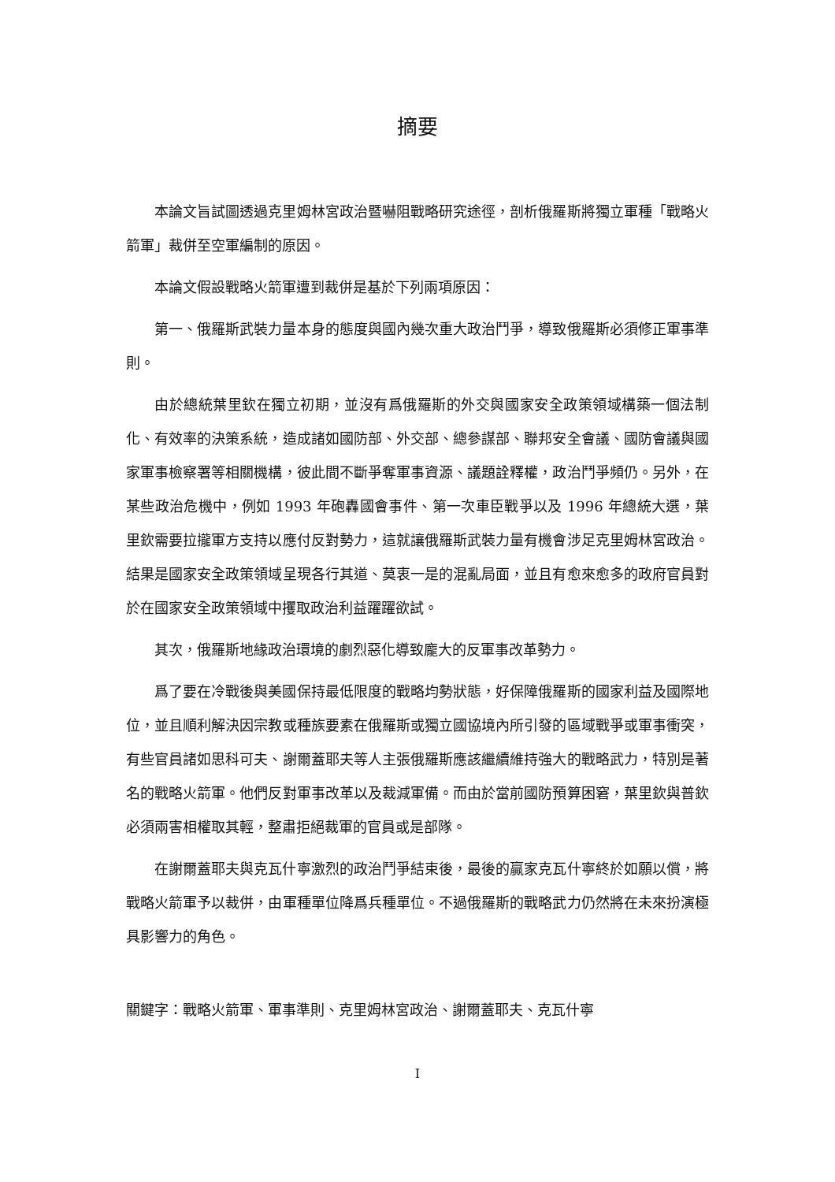摘要
本論文旨試圖透過克里姆林宮政治暨嚇阻戰略研究途徑，剖析俄羅斯將獨立軍種「戰略火箭軍」裁併至空軍編制的原因。
本論文假設戰略火箭軍遭到裁併是基於下列兩項原因：
第一、俄羅斯武裝力量本身的態度與國內幾次重大政治鬥爭，導致俄羅斯必須修正軍事準則。
由於總統葉里欽在獨立初期，並沒有爲俄羅斯的外交與國家安全政策領域構築一個法制化、有效率的決策系統，造成諸如國防部、外交部、總參謀部、聯邦安全會議、國防會議與國家軍事檢察署等相關機構，彼此間不斷爭奪軍事資源、議題詮釋權，政治鬥爭頻仍。另外，在某些政治危機中，例如 1993 年砲轟國會事件、第一次車臣戰爭以及 1996 年總統大選，葉里欽需要拉攏軍方支持以應付反對勢力，這就讓俄羅斯武裝力量有機會涉足克里姆林宮政治。結果是國家安全政策領域呈現各行其道、莫衷一是的混亂局面，並且有愈來愈多的政府官員對於在國家安全政策領域中攫取政治利益躍躍欲試。
其次，俄羅斯地緣政治環境的劇烈惡化導致龐大的反軍事改革勢力。
爲了要在冷戰後與美國保持最低限度的戰略均勢狀態，好保障俄羅斯的國家利益及國際地位，並且順利解決因宗教或種族要素在俄羅斯或獨立國協境內所引發的區域戰爭或軍事衝突，有些官員諸如思科可夫、謝爾蓋耶夫等人主張俄羅斯應該繼續維持強大的戰略武力，特別是著名的戰略火箭軍。他們反對軍事改革以及裁減軍備。而由於當前國防預算困窘，葉里欽與普欽必須兩害相權取其輕，整肅拒絕裁軍的官員或是部隊。
在謝爾蓋耶夫與克瓦什寧激烈的政治鬥爭結束後，最後的贏家克瓦什寧終於如願以償，將戰略火箭軍予以裁併，由軍種單位降爲兵種單位。不過俄羅斯的戰略武力仍然將在未來扮演極具影響力的角色。
關鍵字：戰略火箭軍、軍事準則、克里姆林宮政治、謝爾蓋耶夫、克瓦什寧
I